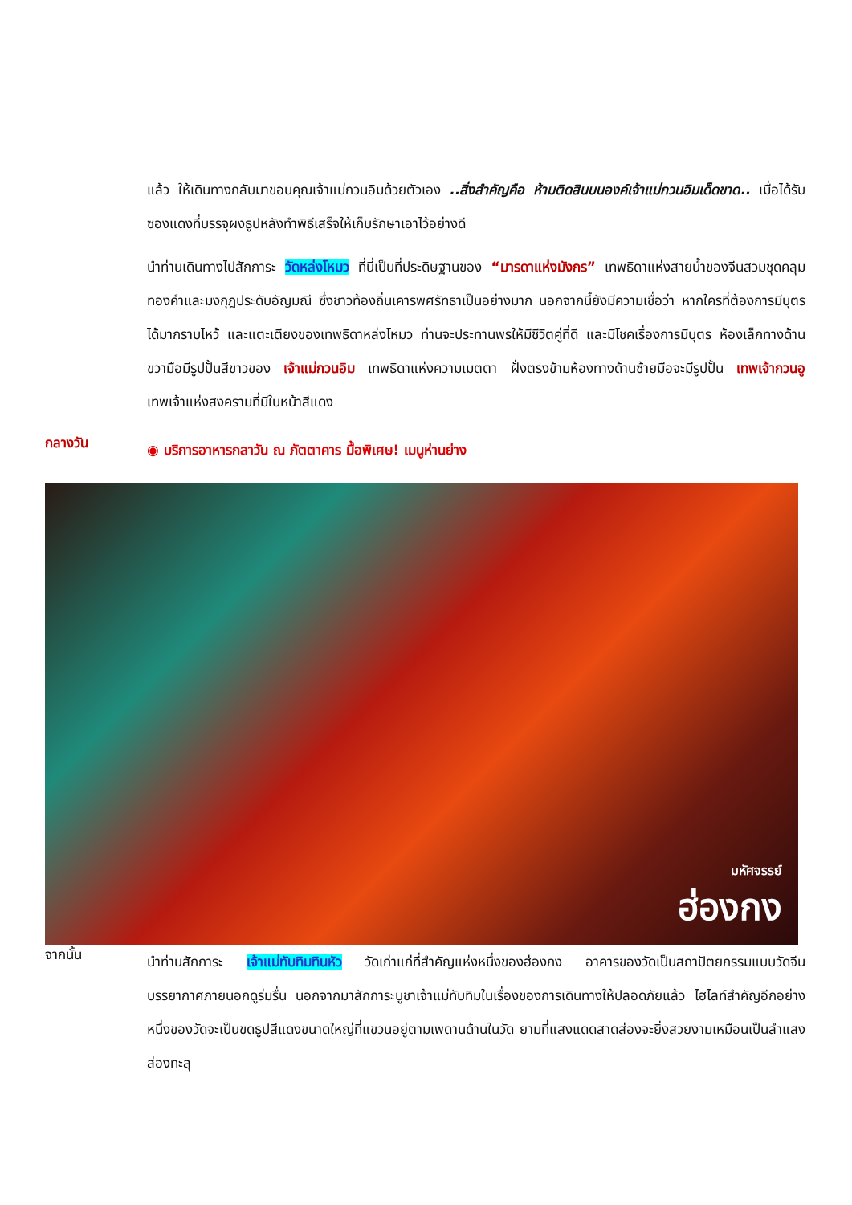แล้ว ให้เดินทางกลับมาขอบคุณเจ้าแม่กวนอิมด้วยตัวเอง ..สิ่งสำคัญคือ ห้ามติดสินบนองค์เจ้าแม่กวนอิมเด็ดขาด.. เมื่อได้รับซองแดงที่บรรจุผงธูปหลังทำพิธีเสร็จให้เก็บรักษาเอาไว้อย่างดี
นำท่านเดินทางไปสักการะ วัดหล่งโหมว ที่นี่เป็นที่ประดิษฐานของ “มารดาแห่งมังกร” เทพธิดาแห่งสายน้ำของจีนสวมชุดคลุมทองคำและมงกุฎประดับอัญมณี ซึ่งชาวท้องถิ่นเคารพศรัทธาเป็นอย่างมาก นอกจากนี้ยังมีความเชื่อว่า หากใครที่ต้องการมีบุตรได้มากราบไหว้ และแตะเตียงของเทพธิดาหล่งโหมว ท่านจะประทานพรให้มีชีวิตคู่ที่ดี และมีโชคเรื่องการมีบุตร ห้องเล็กทางด้านขวามือมีรูปปั้นสีขาวของ เจ้าแม่กวนอิม เทพธิดาแห่งความเมตตา ฝั่งตรงข้ามห้องทางด้านซ้ายมือจะมีรูปปั้น เทพเจ้ากวนอู เทพเจ้าแห่งสงครามที่มีใบหน้าสีแดง
กลางวัน
◉ บริการอาหารกลาวัน ณ ภัตตาคาร มื้อพิเศษ! เมนูห่านย่าง
มหัศจรรย์
ฮ่องกง
จากนั้น
นำท่านสักการะ เจ้าแม่ทับทิมทินหัว วัดเก่าแก่ที่สำคัญแห่งหนึ่งของฮ่องกง อาคารของวัดเป็นสถาปัตยกรรมแบบวัดจีนบรรยากาศภายนอกดูร่มรื่น นอกจากมาสักการะบูชาเจ้าแม่ทับทิมในเรื่องของการเดินทางให้ปลอดภัยแล้ว ไฮไลท์สำคัญอีกอย่างหนึ่งของวัดจะเป็นขดธูปสีแดงขนาดใหญ่ที่แขวนอยู่ตามเพดานด้านในวัด ยามที่แสงแดดสาดส่องจะยิ่งสวยงามเหมือนเป็นลำแสงส่องทะลุ